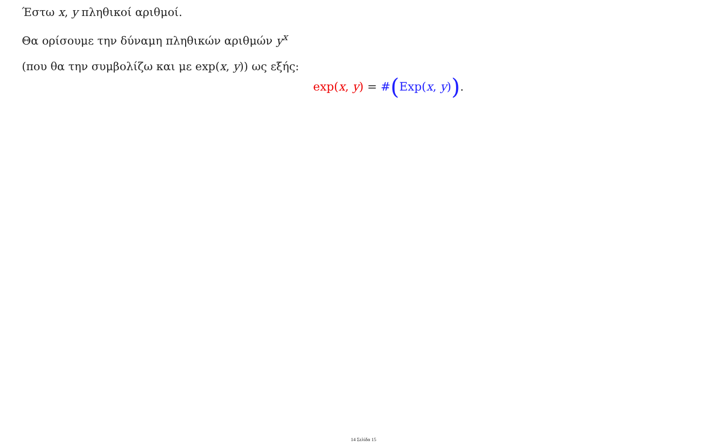Έστω x, y πληθικοί αριθμοί.
Θα ορίσουμε την δύναμη πληθικών αριθμών y<sup>x</sup>
(που θα την συμβολίζω και με exp(x, y)) ως εξής:
exp(x, y) = #(Exp(x, y)).
14 Σελίδα 15